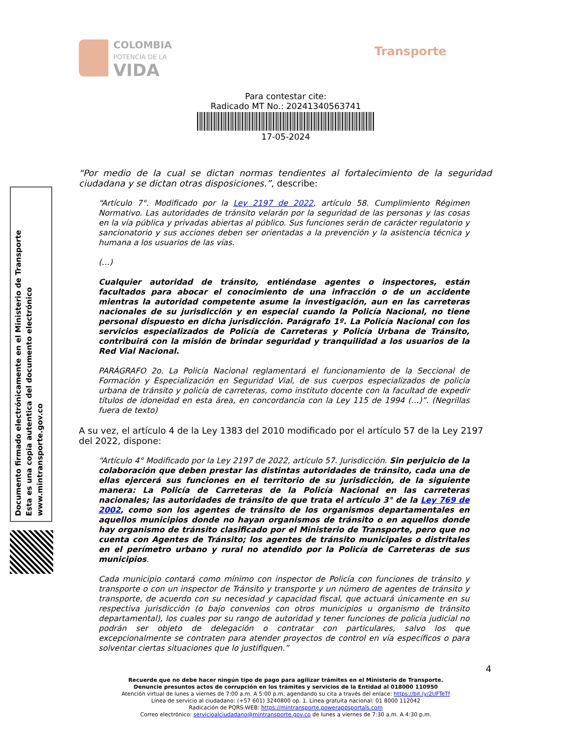COLOMBIA
POTENCIA DE LA
VIDA
Transporte
Para contestar cite:
Radicado MT No.: 20241340563741
17-05-2024
Documento firmado electrónicamente en el Ministerio de Transporte
Esta es una copia autentica del documento electrónico
www.mintransporte.gov.co
“Por medio de la cual se dictan normas tendientes al fortalecimiento de la seguridad ciudadana y se dictan otras disposiciones.”, describe:
“Artículo 7°. Modificado por la Ley 2197 de 2022, artículo 58. Cumplimiento Régimen Normativo. Las autoridades de tránsito velarán por la seguridad de las personas y las cosas en la vía pública y privadas abiertas al público. Sus funciones serán de carácter regulatorio y sancionatorio y sus acciones deben ser orientadas a la prevención y la asistencia técnica y humana a los usuarios de las vías.
(…)
Cualquier autoridad de tránsito, entiéndase agentes o inspectores, están facultados para abocar el conocimiento de una infracción o de un accidente mientras la autoridad competente asume la investigación, aun en las carreteras nacionales de su jurisdicción y en especial cuando la Policía Nacional, no tiene personal dispuesto en dicha jurisdicción. Parágrafo 1º. La Policía Nacional con los servicios especializados de Policía de Carreteras y Policía Urbana de Tránsito, contribuirá con la misión de brindar seguridad y tranquilidad a los usuarios de la Red Vial Nacional.
PARÁGRAFO 2o. La Policía Nacional reglamentará el funcionamiento de la Seccional de Formación y Especialización en Seguridad Vial, de sus cuerpos especializados de policía urbana de tránsito y policía de carreteras, como instituto docente con la facultad de expedir títulos de idoneidad en esta área, en concordancia con la Ley 115 de 1994 (…)”. (Negrillas fuera de texto)
A su vez, el artículo 4 de la Ley 1383 del 2010 modificado por el artículo 57 de la Ley 2197 del 2022, dispone:
“Artículo 4° Modificado por la Ley 2197 de 2022, artículo 57. Jurisdicción. Sin perjuicio de la colaboración que deben prestar las distintas autoridades de tránsito, cada una de ellas ejercerá sus funciones en el territorio de su jurisdicción, de la siguiente manera: La Policía de Carreteras de la Policía Nacional en las carreteras nacionales; las autoridades de tránsito de que trata el artículo 3° de la Ley 769 de 2002, como son los agentes de tránsito de los organismos departamentales en aquellos municipios donde no hayan organismos de tránsito o en aquellos donde hay organismo de tránsito clasificado por el Ministerio de Transporte, pero que no cuenta con Agentes de Tránsito; los agentes de tránsito municipales o distritales en el perímetro urbano y rural no atendido por la Policía de Carreteras de sus municipios.
Cada municipio contará como mínimo con inspector de Policía con funciones de tránsito y transporte o con un inspector de Tránsito y transporte y un número de agentes de tránsito y transporte, de acuerdo con su necesidad y capacidad fiscal, que actuará únicamente en su respectiva jurisdicción (o bajo convenios con otros municipios u organismo de tránsito departamental), los cuales por su rango de autoridad y tener funciones de policía judicial no podrán ser objeto de delegación o contratar con particulares, salvo los que excepcionalmente se contraten para atender proyectos de control en vía específicos o para solventar ciertas situaciones que lo justifiquen.”
4
Recuerde que no debe hacer ningún tipo de pago para agilizar trámites en el Ministerio de Transporte.
Denuncie presuntos actos de corrupción en los trámites y servicios de la Entidad al 018000 110950
Atención virtual de lunes a viernes de 7:00 a.m. A 5:00 p.m, agendando su cita a través del enlace: https://bit.ly/2UFTeTf
Línea de servicio al ciudadano: (+57 601) 3240800 op. 1. Línea gratuita nacional: 01 8000 112042
Radicación de PQRS-WEB: https://mintransporte.powerappsportals.com
Correo electrónico: servicioalciudadano@mintransporte.gov.co de lunes a viernes de 7:30 a.m. A 4:30 p.m.